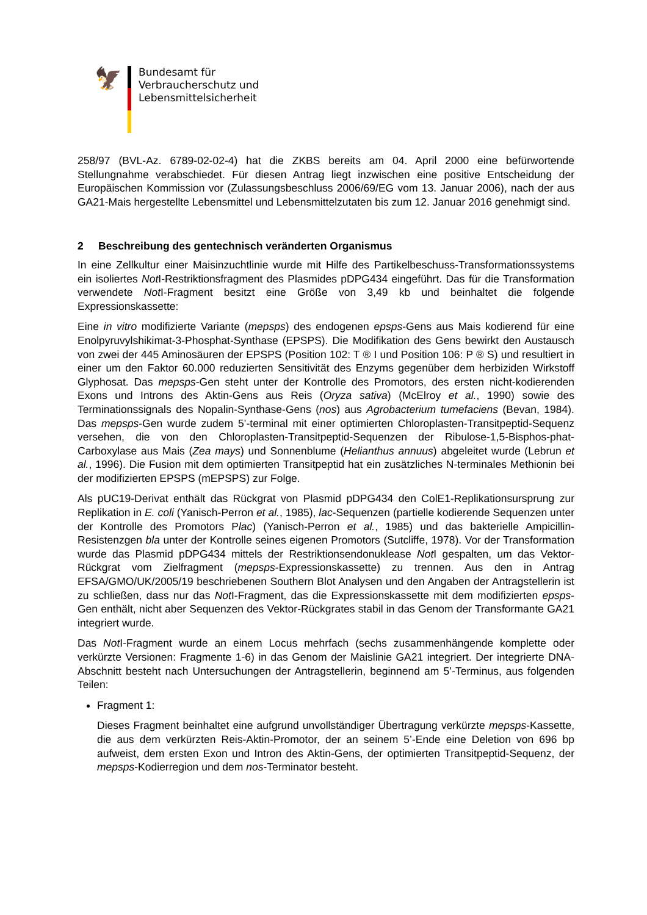🦅
Bundesamt für
Verbraucherschutz und
Lebensmittelsicherheit
258/97 (BVL-Az. 6789-02-02-4) hat die ZKBS bereits am 04. April 2000 eine befürwortende Stellungnahme verabschiedet. Für diesen Antrag liegt inzwischen eine positive Entscheidung der Europäischen Kommission vor (Zulassungsbeschluss 2006/69/EG vom 13. Januar 2006), nach der aus GA21-Mais hergestellte Lebensmittel und Lebensmittelzutaten bis zum 12. Januar 2016 genehmigt sind.
2 Beschreibung des gentechnisch veränderten Organismus
In eine Zellkultur einer Maisinzuchtlinie wurde mit Hilfe des Partikelbeschuss-Transformationssystems ein isoliertes Not I-Restriktionsfragment des Plasmides pDPG434 eingeführt. Das für die Transformation verwendete Not I-Fragment besitzt eine Größe von 3,49 kb und beinhaltet die folgende Expressionskassette:
Eine in vitro modifizierte Variante (mepsps) des endogenen epsps-Gens aus Mais kodierend für eine Enolpyruvylshikimat-3-Phosphat-Synthase (EPSPS). Die Modifikation des Gens bewirkt den Austausch von zwei der 445 Aminosäuren der EPSPS (Position 102: T ® I und Position 106: P ® S) und resultiert in einer um den Faktor 60.000 reduzierten Sensitivität des Enzyms gegenüber dem herbiziden Wirkstoff Glyphosat. Das mepsps-Gen steht unter der Kontrolle des Promotors, des ersten nicht-kodierenden Exons und Introns des Aktin-Gens aus Reis (Oryza sativa) (McElroy et al., 1990) sowie des Terminationssignals des Nopalin-Synthase-Gens (nos) aus Agrobacterium tumefaciens (Bevan, 1984). Das mepsps-Gen wurde zudem 5’-terminal mit einer optimierten Chloroplasten-Transitpeptid-Sequenz versehen, die von den Chloroplasten-Transitpeptid-Sequenzen der Ribulose-1,5-Bisphos-phat-Carboxylase aus Mais (Zea mays) und Sonnenblume (Helianthus annuus) abgeleitet wurde (Lebrun et al., 1996). Die Fusion mit dem optimierten Transitpeptid hat ein zusätzliches N-terminales Methionin bei der modifizierten EPSPS (mEPSPS) zur Folge.
Als pUC19-Derivat enthält das Rückgrat von Plasmid pDPG434 den ColE1-Replikationsursprung zur Replikation in E. coli (Yanisch-Perron et al., 1985), lac-Sequenzen (partielle kodierende Sequenzen unter der Kontrolle des Promotors Plac) (Yanisch-Perron et al., 1985) und das bakterielle Ampicillin-Resistenzgen bla unter der Kontrolle seines eigenen Promotors (Sutcliffe, 1978). Vor der Transformation wurde das Plasmid pDPG434 mittels der Restriktionsendonuklease Not I gespalten, um das Vektor-Rückgrat vom Zielfragment (mepsps-Expressionskassette) zu trennen. Aus den in Antrag EFSA/GMO/UK/2005/19 beschriebenen Southern Blot Analysen und den Angaben der Antragstellerin ist zu schließen, dass nur das Not I-Fragment, das die Expressionskassette mit dem modifizierten epsps-Gen enthält, nicht aber Sequenzen des Vektor-Rückgrates stabil in das Genom der Transformante GA21 integriert wurde.
Das Not I-Fragment wurde an einem Locus mehrfach (sechs zusammenhängende komplette oder verkürzte Versionen: Fragmente 1-6) in das Genom der Maislinie GA21 integriert. Der integrierte DNA-Abschnitt besteht nach Untersuchungen der Antragstellerin, beginnend am 5’-Terminus, aus folgenden Teilen:
Fragment 1:
Dieses Fragment beinhaltet eine aufgrund unvollständiger Übertragung verkürzte mepsps-Kassette, die aus dem verkürzten Reis-Aktin-Promotor, der an seinem 5’-Ende eine Deletion von 696 bp aufweist, dem ersten Exon und Intron des Aktin-Gens, der optimierten Transitpeptid-Sequenz, der mepsps-Kodierregion und dem nos-Terminator besteht.